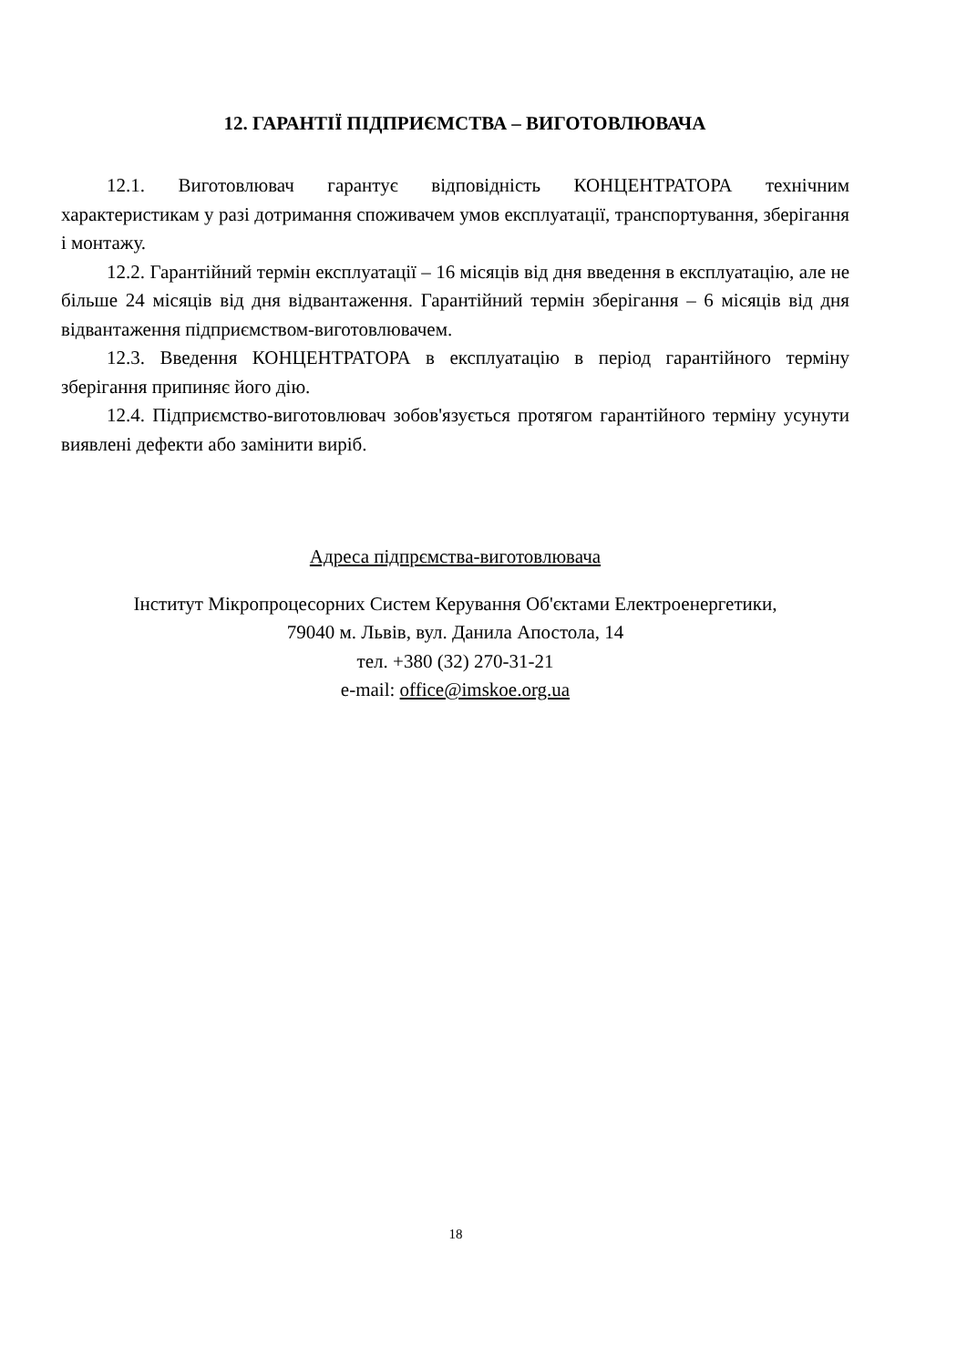12. ГАРАНТІЇ ПІДПРИЄМСТВА – ВИГОТОВЛЮВАЧА
12.1. Виготовлювач гарантує відповідність КОНЦЕНТРАТОРА технічним характеристикам у разі дотримання споживачем умов експлуатації, транспортування, зберігання і монтажу.
12.2. Гарантійний термін експлуатації – 16 місяців від дня введення в експлуатацію, але не більше 24 місяців від дня відвантаження. Гарантійний термін зберігання – 6 місяців від дня відвантаження підприємством-виготовлювачем.
12.3. Введення КОНЦЕНТРАТОРА в експлуатацію в період гарантійного терміну зберігання припиняє його дію.
12.4. Підприємство-виготовлювач зобов'язується протягом гарантійного терміну усунути виявлені дефекти або замінити виріб.
Адреса підпрємства-виготовлювача
Інститут Мікропроцесорних Систем Керування Об'єктами Електроенергетики,
79040 м. Львів, вул. Данила Апостола, 14
тел. +380 (32) 270-31-21
e-mail: office@imskoe.org.ua
18